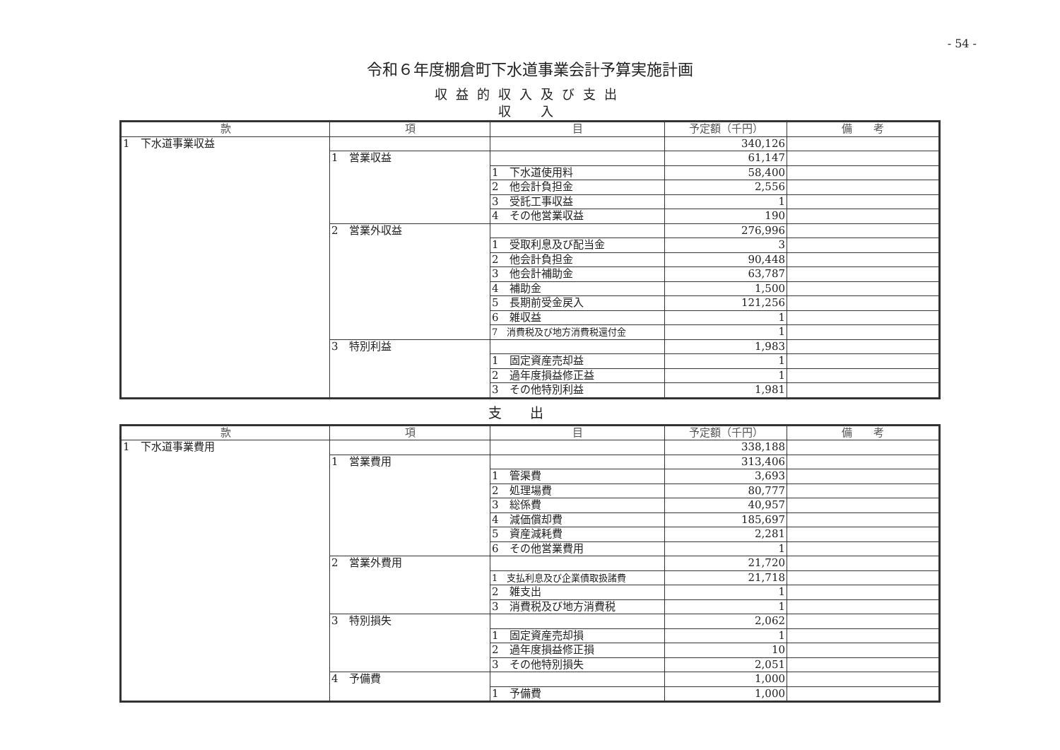- 54 -
令和６年度棚倉町下水道事業会計予算実施計画
収益的収入及び支出
収　入
| 款 | 項 | 目 | 予定額（千円） | 備 考 |
| --- | --- | --- | --- | --- |
| 1 下水道事業収益 | | | 340,126 | |
| | 1 営業収益 | | 61,147 | |
| | | 1 下水道使用料 | 58,400 | |
| | | 2 他会計負担金 | 2,556 | |
| | | 3 受託工事収益 | 1 | |
| | | 4 その他営業収益 | 190 | |
| | 2 営業外収益 | | 276,996 | |
| | | 1 受取利息及び配当金 | 3 | |
| | | 2 他会計負担金 | 90,448 | |
| | | 3 他会計補助金 | 63,787 | |
| | | 4 補助金 | 1,500 | |
| | | 5 長期前受金戻入 | 121,256 | |
| | | 6 雑収益 | 1 | |
| | | 7 消費税及び地方消費税還付金 | 1 | |
| | 3 特別利益 | | 1,983 | |
| | | 1 固定資産売却益 | 1 | |
| | | 2 過年度損益修正益 | 1 | |
| | | 3 その他特別利益 | 1,981 | |
支出
| 款 | 項 | 目 | 予定額（千円） | 備 考 |
| --- | --- | --- | --- | --- |
| 1 下水道事業費用 | | | 338,188 | |
| | 1 営業費用 | | 313,406 | |
| | | 1 管渠費 | 3,693 | |
| | | 2 処理場費 | 80,777 | |
| | | 3 総係費 | 40,957 | |
| | | 4 減価償却費 | 185,697 | |
| | | 5 資産減耗費 | 2,281 | |
| | | 6 その他営業費用 | 1 | |
| | 2 営業外費用 | | 21,720 | |
| | | 1 支払利息及び企業債取扱諸費 | 21,718 | |
| | | 2 雑支出 | 1 | |
| | | 3 消費税及び地方消費税 | 1 | |
| | 3 特別損失 | | 2,062 | |
| | | 1 固定資産売却損 | 1 | |
| | | 2 過年度損益修正損 | 10 | |
| | | 3 その他特別損失 | 2,051 | |
| | 4 予備費 | | 1,000 | |
| | | 1 予備費 | 1,000 | |